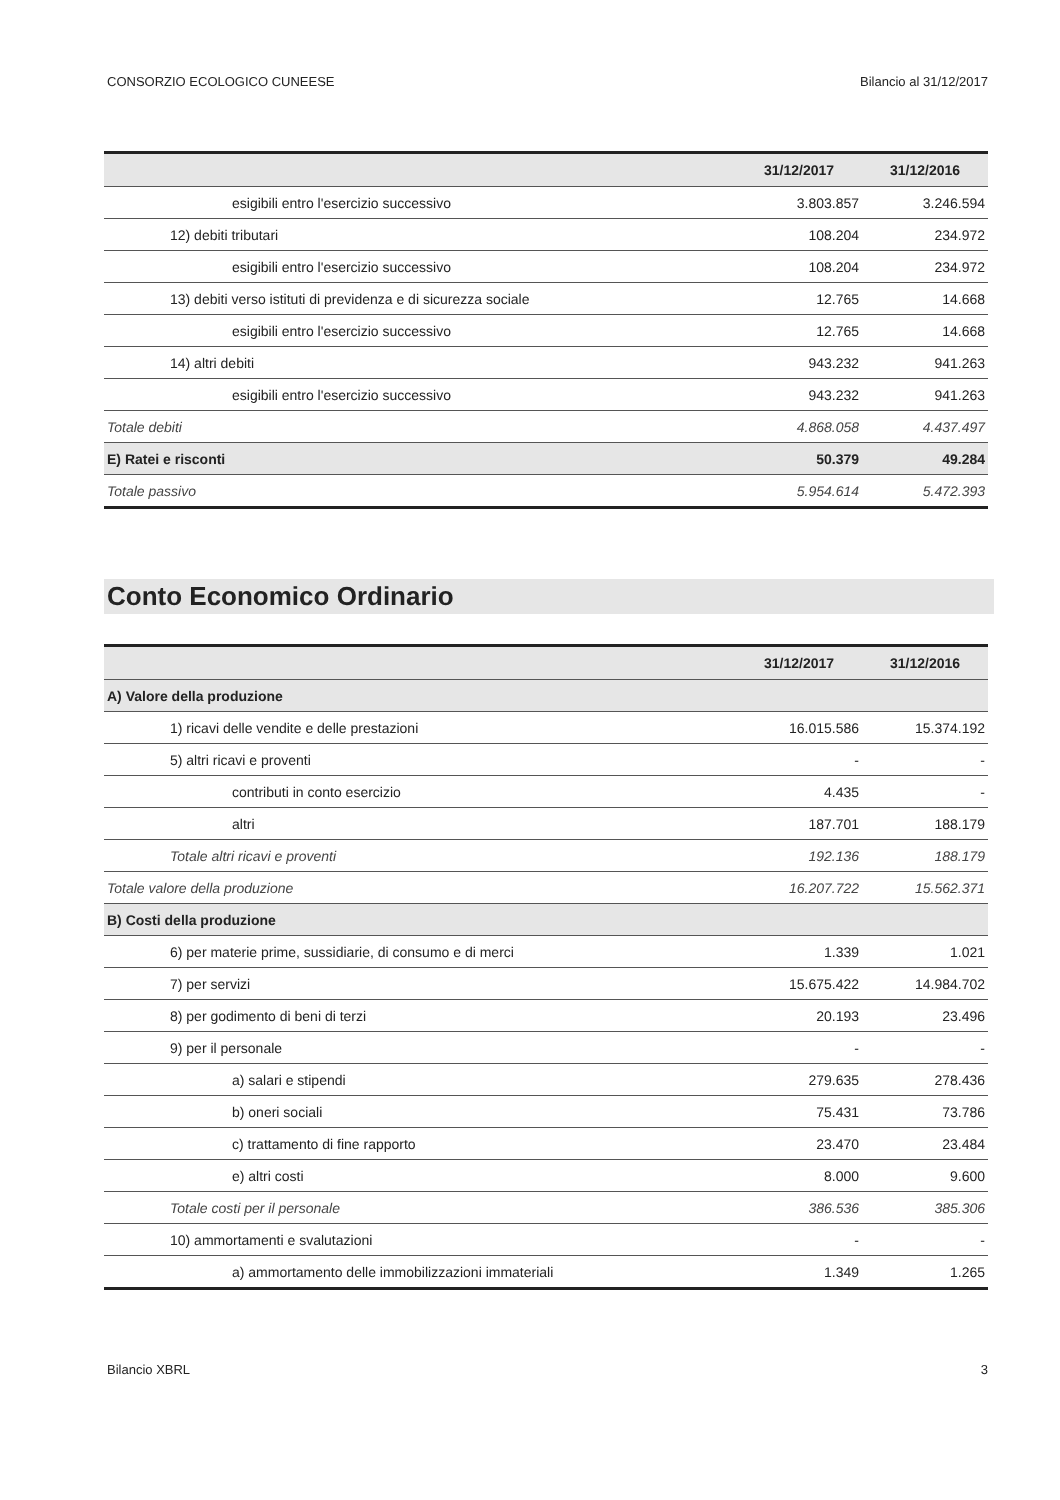CONSORZIO ECOLOGICO CUNEESE Bilancio al 31/12/2017
| | 31/12/2017 | 31/12/2016 |
| --- | --- | --- |
| esigibili entro l'esercizio successivo | 3.803.857 | 3.246.594 |
| 12) debiti tributari | 108.204 | 234.972 |
| esigibili entro l'esercizio successivo | 108.204 | 234.972 |
| 13) debiti verso istituti di previdenza e di sicurezza sociale | 12.765 | 14.668 |
| esigibili entro l'esercizio successivo | 12.765 | 14.668 |
| 14) altri debiti | 943.232 | 941.263 |
| esigibili entro l'esercizio successivo | 943.232 | 941.263 |
| Totale debiti | 4.868.058 | 4.437.497 |
| E) Ratei e risconti | 50.379 | 49.284 |
| Totale passivo | 5.954.614 | 5.472.393 |
Conto Economico Ordinario
| | 31/12/2017 | 31/12/2016 |
| --- | --- | --- |
| A) Valore della produzione | | |
| 1) ricavi delle vendite e delle prestazioni | 16.015.586 | 15.374.192 |
| 5) altri ricavi e proventi | - | - |
| contributi in conto esercizio | 4.435 | - |
| altri | 187.701 | 188.179 |
| Totale altri ricavi e proventi | 192.136 | 188.179 |
| Totale valore della produzione | 16.207.722 | 15.562.371 |
| B) Costi della produzione | | |
| 6) per materie prime, sussidiarie, di consumo e di merci | 1.339 | 1.021 |
| 7) per servizi | 15.675.422 | 14.984.702 |
| 8) per godimento di beni di terzi | 20.193 | 23.496 |
| 9) per il personale | - | - |
| a) salari e stipendi | 279.635 | 278.436 |
| b) oneri sociali | 75.431 | 73.786 |
| c) trattamento di fine rapporto | 23.470 | 23.484 |
| e) altri costi | 8.000 | 9.600 |
| Totale costi per il personale | 386.536 | 385.306 |
| 10) ammortamenti e svalutazioni | - | - |
| a) ammortamento delle immobilizzazioni immateriali | 1.349 | 1.265 |
Bilancio XBRL 3